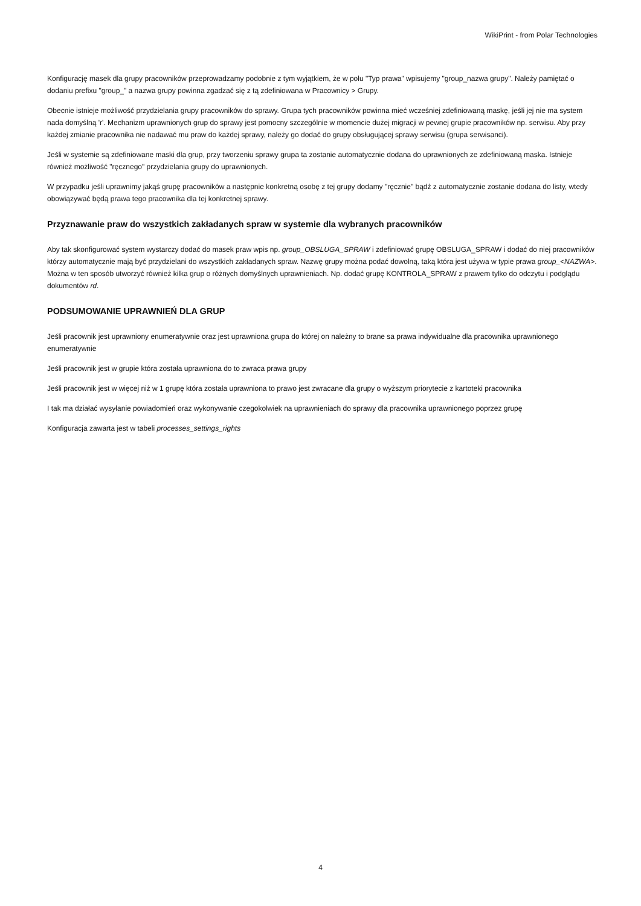WikiPrint - from Polar Technologies
Konfigurację masek dla grupy pracowników przeprowadzamy podobnie z tym wyjątkiem, że w polu "Typ prawa" wpisujemy "group_nazwa grupy". Należy pamiętać o dodaniu prefixu "group_" a nazwa grupy powinna zgadzać się z tą zdefiniowana w Pracownicy > Grupy.
Obecnie istnieje możliwość przydzielania grupy pracowników do sprawy. Grupa tych pracowników powinna mieć wcześniej zdefiniowaną maskę, jeśli jej nie ma system nada domyślną 'r'. Mechanizm uprawnionych grup do sprawy jest pomocny szczególnie w momencie dużej migracji w pewnej grupie pracowników np. serwisu. Aby przy każdej zmianie pracownika nie nadawać mu praw do każdej sprawy, należy go dodać do grupy obsługującej sprawy serwisu (grupa serwisanci).
Jeśli w systemie są zdefiniowane maski dla grup, przy tworzeniu sprawy grupa ta zostanie automatycznie dodana do uprawnionych ze zdefiniowaną maska. Istnieje również możliwość "ręcznego" przydzielania grupy do uprawnionych.
W przypadku jeśli uprawnimy jakąś grupę pracowników a następnie konkretną osobę z tej grupy dodamy "ręcznie" bądź z automatycznie zostanie dodana do listy, wtedy obowiązywać będą prawa tego pracownika dla tej konkretnej sprawy.
Przyznawanie praw do wszystkich zakładanych spraw w systemie dla wybranych pracowników
Aby tak skonfigurować system wystarczy dodać do masek praw wpis np. group_OBSLUGA_SPRAW i zdefiniować grupę OBSLUGA_SPRAW i dodać do niej pracowników którzy automatycznie mają być przydzielani do wszystkich zakładanych spraw. Nazwę grupy można podać dowolną, taką która jest używa w typie prawa group_<NAZWA>. Można w ten sposób utworzyć również kilka grup o różnych domyślnych uprawnieniach. Np. dodać grupę KONTROLA_SPRAW z prawem tylko do odczytu i podglądu dokumentów rd.
PODSUMOWANIE UPRAWNIEŃ DLA GRUP
Jeśli pracownik jest uprawniony enumeratywnie oraz jest uprawniona grupa do której on należny to brane sa prawa indywidualne dla pracownika uprawnionego enumeratywnie
Jeśli pracownik jest w grupie która została uprawniona do to zwraca prawa grupy
Jeśli pracownik jest w więcej niż w 1 grupę która została uprawniona to prawo jest zwracane dla grupy o wyższym priorytecie z kartoteki pracownika
I tak ma działać wysyłanie powiadomień oraz wykonywanie czegokolwiek na uprawnieniach do sprawy dla pracownika uprawnionego poprzez grupę
Konfiguracja zawarta jest w tabeli processes_settings_rights
4